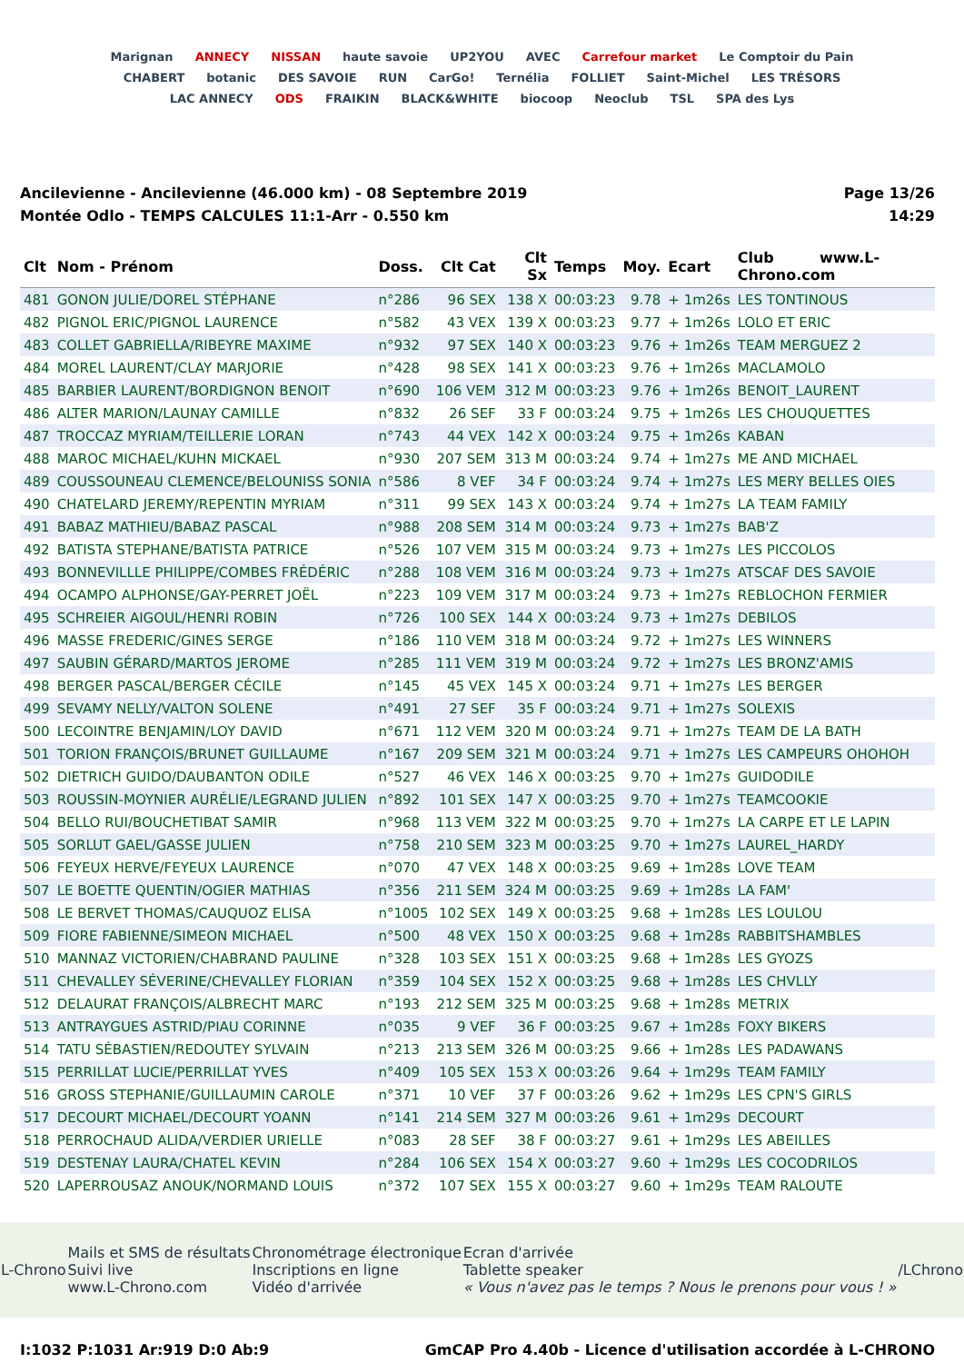Marignan ANNECY NISSAN haute savoie UP2YOU AVEC Carrefour market Le Comptoir du Pain CHABERT botanic DES SAVOIE RUN CarGo! Ternélia FOLLIET Saint-Michel LES TRÉSORS LAC ANNECY ODS FRAIKIN BLACK&WHITE biocoop Neoclub TSL SPA des Lys
Ancilevienne - Ancilevienne (46.000 km) - 08 Septembre 2019
Montée Odlo - TEMPS CALCULES 11:1-Arr - 0.550 km
Page 13/26
14:29
| Clt | Nom - Prénom | Doss. | Clt Cat | Clt Sx | Temps | Moy. | Ecart | Club www.L-Chrono.com |
| --- | --- | --- | --- | --- | --- | --- | --- | --- |
| 481 | GONON JULIE/DOREL STÉPHANE | n°286 | 96 SEX | 138 X | 00:03:23 | 9.78 | + 1m26s | LES TONTINOUS |
| 482 | PIGNOL ERIC/PIGNOL LAURENCE | n°582 | 43 VEX | 139 X | 00:03:23 | 9.77 | + 1m26s | LOLO ET ERIC |
| 483 | COLLET GABRIELLA/RIBEYRE MAXIME | n°932 | 97 SEX | 140 X | 00:03:23 | 9.76 | + 1m26s | TEAM MERGUEZ 2 |
| 484 | MOREL LAURENT/CLAY MARJORIE | n°428 | 98 SEX | 141 X | 00:03:23 | 9.76 | + 1m26s | MACLAMOLO |
| 485 | BARBIER LAURENT/BORDIGNON BENOIT | n°690 | 106 VEM | 312 M | 00:03:23 | 9.76 | + 1m26s | BENOIT_LAURENT |
| 486 | ALTER MARION/LAUNAY CAMILLE | n°832 | 26 SEF | 33 F | 00:03:24 | 9.75 | + 1m26s | LES CHOUQUETTES |
| 487 | TROCCAZ MYRIAM/TEILLERIE LORAN | n°743 | 44 VEX | 142 X | 00:03:24 | 9.75 | + 1m26s | KABAN |
| 488 | MAROC MICHAEL/KUHN MICKAEL | n°930 | 207 SEM | 313 M | 00:03:24 | 9.74 | + 1m27s | ME AND MICHAEL |
| 489 | COUSSOUNEAU CLEMENCE/BELOUNISS SONIA | n°586 | 8 VEF | 34 F | 00:03:24 | 9.74 | + 1m27s | LES MERY BELLES OIES |
| 490 | CHATELARD JEREMY/REPENTIN MYRIAM | n°311 | 99 SEX | 143 X | 00:03:24 | 9.74 | + 1m27s | LA TEAM FAMILY |
| 491 | BABAZ MATHIEU/BABAZ PASCAL | n°988 | 208 SEM | 314 M | 00:03:24 | 9.73 | + 1m27s | BAB'Z |
| 492 | BATISTA STEPHANE/BATISTA PATRICE | n°526 | 107 VEM | 315 M | 00:03:24 | 9.73 | + 1m27s | LES PICCOLOS |
| 493 | BONNEVILLLE PHILIPPE/COMBES FRÉDÉRIC | n°288 | 108 VEM | 316 M | 00:03:24 | 9.73 | + 1m27s | ATSCAF DES SAVOIE |
| 494 | OCAMPO ALPHONSE/GAY-PERRET JOËL | n°223 | 109 VEM | 317 M | 00:03:24 | 9.73 | + 1m27s | REBLOCHON FERMIER |
| 495 | SCHREIER AIGOUL/HENRI ROBIN | n°726 | 100 SEX | 144 X | 00:03:24 | 9.73 | + 1m27s | DEBILOS |
| 496 | MASSE FREDERIC/GINES SERGE | n°186 | 110 VEM | 318 M | 00:03:24 | 9.72 | + 1m27s | LES WINNERS |
| 497 | SAUBIN GÉRARD/MARTOS JEROME | n°285 | 111 VEM | 319 M | 00:03:24 | 9.72 | + 1m27s | LES BRONZ'AMIS |
| 498 | BERGER PASCAL/BERGER CÉCILE | n°145 | 45 VEX | 145 X | 00:03:24 | 9.71 | + 1m27s | LES BERGER |
| 499 | SEVAMY NELLY/VALTON SOLENE | n°491 | 27 SEF | 35 F | 00:03:24 | 9.71 | + 1m27s | SOLEXIS |
| 500 | LECOINTRE BENJAMIN/LOY DAVID | n°671 | 112 VEM | 320 M | 00:03:24 | 9.71 | + 1m27s | TEAM DE LA BATH |
| 501 | TORION FRANÇOIS/BRUNET GUILLAUME | n°167 | 209 SEM | 321 M | 00:03:24 | 9.71 | + 1m27s | LES CAMPEURS OHOHOH |
| 502 | DIETRICH GUIDO/DAUBANTON ODILE | n°527 | 46 VEX | 146 X | 00:03:25 | 9.70 | + 1m27s | GUIDODILE |
| 503 | ROUSSIN-MOYNIER AURÉLIE/LEGRAND JULIEN | n°892 | 101 SEX | 147 X | 00:03:25 | 9.70 | + 1m27s | TEAMCOOKIE |
| 504 | BELLO RUI/BOUCHETIBAT SAMIR | n°968 | 113 VEM | 322 M | 00:03:25 | 9.70 | + 1m27s | LA CARPE ET LE LAPIN |
| 505 | SORLUT GAEL/GASSE JULIEN | n°758 | 210 SEM | 323 M | 00:03:25 | 9.70 | + 1m27s | LAUREL_HARDY |
| 506 | FEYEUX HERVE/FEYEUX LAURENCE | n°070 | 47 VEX | 148 X | 00:03:25 | 9.69 | + 1m28s | LOVE TEAM |
| 507 | LE BOETTE QUENTIN/OGIER MATHIAS | n°356 | 211 SEM | 324 M | 00:03:25 | 9.69 | + 1m28s | LA FAM' |
| 508 | LE BERVET THOMAS/CAUQUOZ ELISA | n°1005 | 102 SEX | 149 X | 00:03:25 | 9.68 | + 1m28s | LES LOULOU |
| 509 | FIORE FABIENNE/SIMEON MICHAEL | n°500 | 48 VEX | 150 X | 00:03:25 | 9.68 | + 1m28s | RABBITSHAMBLES |
| 510 | MANNAZ VICTORIEN/CHABRAND PAULINE | n°328 | 103 SEX | 151 X | 00:03:25 | 9.68 | + 1m28s | LES GYOZS |
| 511 | CHEVALLEY SÉVERINE/CHEVALLEY FLORIAN | n°359 | 104 SEX | 152 X | 00:03:25 | 9.68 | + 1m28s | LES CHVLLY |
| 512 | DELAURAT FRANÇOIS/ALBRECHT MARC | n°193 | 212 SEM | 325 M | 00:03:25 | 9.68 | + 1m28s | METRIX |
| 513 | ANTRAYGUES ASTRID/PIAU CORINNE | n°035 | 9 VEF | 36 F | 00:03:25 | 9.67 | + 1m28s | FOXY BIKERS |
| 514 | TATU SÉBASTIEN/REDOUTEY SYLVAIN | n°213 | 213 SEM | 326 M | 00:03:25 | 9.66 | + 1m28s | LES PADAWANS |
| 515 | PERRILLAT LUCIE/PERRILLAT YVES | n°409 | 105 SEX | 153 X | 00:03:26 | 9.64 | + 1m29s | TEAM FAMILY |
| 516 | GROSS STEPHANIE/GUILLAUMIN CAROLE | n°371 | 10 VEF | 37 F | 00:03:26 | 9.62 | + 1m29s | LES CPN'S GIRLS |
| 517 | DECOURT MICHAEL/DECOURT YOANN | n°141 | 214 SEM | 327 M | 00:03:26 | 9.61 | + 1m29s | DECOURT |
| 518 | PERROCHAUD ALIDA/VERDIER URIELLE | n°083 | 28 SEF | 38 F | 00:03:27 | 9.61 | + 1m29s | LES ABEILLES |
| 519 | DESTENAY LAURA/CHATEL KEVIN | n°284 | 106 SEX | 154 X | 00:03:27 | 9.60 | + 1m29s | LES COCODRILOS |
| 520 | LAPERROUSAZ ANOUK/NORMAND LOUIS | n°372 | 107 SEX | 155 X | 00:03:27 | 9.60 | + 1m29s | TEAM RALOUTE |
L-Chrono
Mails et SMS de résultats
Suivi live
www.L-Chrono.com
Chronométrage électronique
Inscriptions en ligne
Vidéo d'arrivée
Ecran d'arrivée
Tablette speaker
« Vous n'avez pas le temps ? Nous le prenons pour vous ! »
/LChrono
I:1032 P:1031 Ar:919 D:0 Ab:9 GmCAP Pro 4.40b - Licence d'utilisation accordée à L-CHRONO